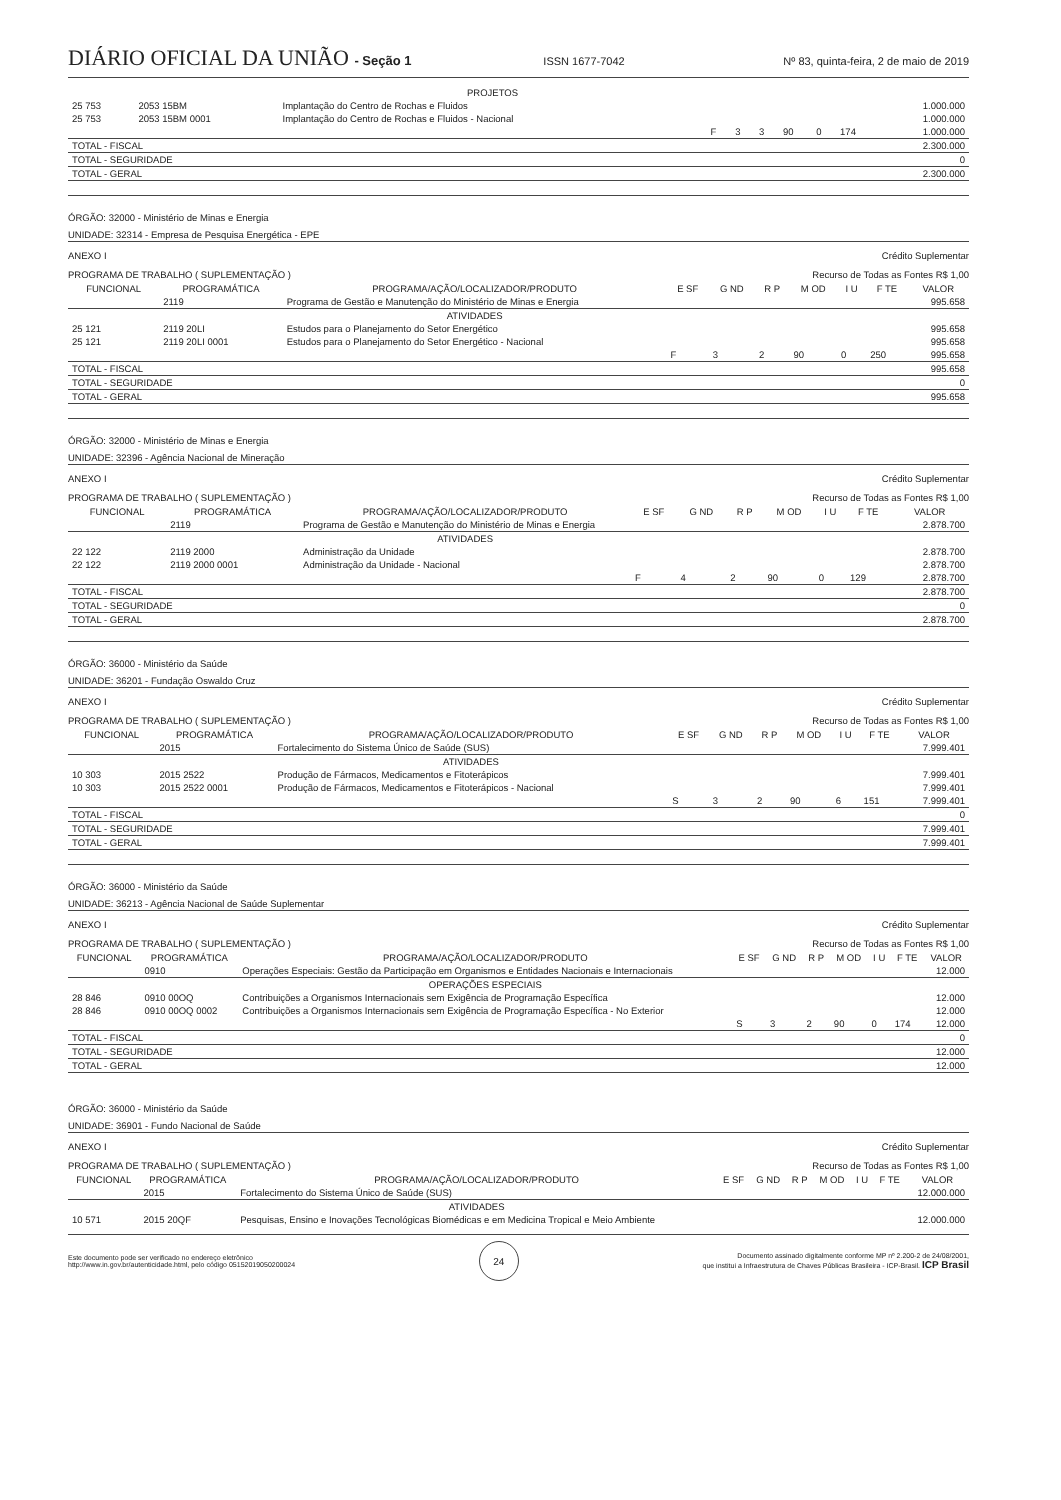DIÁRIO OFICIAL DA UNIÃO - Seção 1
ISSN 1677-7042 Nº 83, quinta-feira, 2 de maio de 2019
| | | PROJETOS | | | | | | | |
| 25 753 | 2053 15BM | Implantação do Centro de Rochas e Fluidos | | | | | | | 1.000.000 |
| 25 753 | 2053 15BM 0001 | Implantação do Centro de Rochas e Fluidos - Nacional | | | | | | | 1.000.000 |
| | | | F | 3 | 3 | 90 | 0 | 174 | 1.000.000 |
| TOTAL - FISCAL | | | | | | | | | 2.300.000 |
| TOTAL - SEGURIDADE | | | | | | | | | 0 |
| TOTAL - GERAL | | | | | | | | | 2.300.000 |
ÓRGÃO: 32000 - Ministério de Minas e Energia
UNIDADE: 32314 - Empresa de Pesquisa Energética - EPE
ANEXO I Crédito Suplementar
PROGRAMA DE TRABALHO ( SUPLEMENTAÇÃO ) Recurso de Todas as Fontes R$ 1,00
| FUNCIONAL | PROGRAMÁTICA | PROGRAMA/AÇÃO/LOCALIZADOR/PRODUTO | E SF | G ND | R P | M OD | I U | F TE | VALOR |
| --- | --- | --- | --- | --- | --- | --- | --- | --- | --- |
| | 2119 | Programa de Gestão e Manutenção do Ministério de Minas e Energia | | | | | | | 995.658 |
| | | ATIVIDADES | | | | | | | |
| 25 121 | 2119 20LI | Estudos para o Planejamento do Setor Energético | | | | | | | 995.658 |
| 25 121 | 2119 20LI 0001 | Estudos para o Planejamento do Setor Energético - Nacional | | | | | | | 995.658 |
| | | | F | 3 | 2 | 90 | 0 | 250 | 995.658 |
| TOTAL - FISCAL | | | | | | | | | 995.658 |
| TOTAL - SEGURIDADE | | | | | | | | | 0 |
| TOTAL - GERAL | | | | | | | | | 995.658 |
ÓRGÃO: 32000 - Ministério de Minas e Energia
UNIDADE: 32396 - Agência Nacional de Mineração
ANEXO I Crédito Suplementar
PROGRAMA DE TRABALHO ( SUPLEMENTAÇÃO ) Recurso de Todas as Fontes R$ 1,00
| FUNCIONAL | PROGRAMÁTICA | PROGRAMA/AÇÃO/LOCALIZADOR/PRODUTO | E SF | G ND | R P | M OD | I U | F TE | VALOR |
| --- | --- | --- | --- | --- | --- | --- | --- | --- | --- |
| | 2119 | Programa de Gestão e Manutenção do Ministério de Minas e Energia | | | | | | | 2.878.700 |
| | | ATIVIDADES | | | | | | | |
| 22 122 | 2119 2000 | Administração da Unidade | | | | | | | 2.878.700 |
| 22 122 | 2119 2000 0001 | Administração da Unidade - Nacional | | | | | | | 2.878.700 |
| | | | F | 4 | 2 | 90 | 0 | 129 | 2.878.700 |
| TOTAL - FISCAL | | | | | | | | | 2.878.700 |
| TOTAL - SEGURIDADE | | | | | | | | | 0 |
| TOTAL - GERAL | | | | | | | | | 2.878.700 |
ÓRGÃO: 36000 - Ministério da Saúde
UNIDADE: 36201 - Fundação Oswaldo Cruz
ANEXO I Crédito Suplementar
PROGRAMA DE TRABALHO ( SUPLEMENTAÇÃO ) Recurso de Todas as Fontes R$ 1,00
| FUNCIONAL | PROGRAMÁTICA | PROGRAMA/AÇÃO/LOCALIZADOR/PRODUTO | E SF | G ND | R P | M OD | I U | F TE | VALOR |
| --- | --- | --- | --- | --- | --- | --- | --- | --- | --- |
| | 2015 | Fortalecimento do Sistema Único de Saúde (SUS) | | | | | | | 7.999.401 |
| | | ATIVIDADES | | | | | | | |
| 10 303 | 2015 2522 | Produção de Fármacos, Medicamentos e Fitoterápicos | | | | | | | 7.999.401 |
| 10 303 | 2015 2522 0001 | Produção de Fármacos, Medicamentos e Fitoterápicos - Nacional | | | | | | | 7.999.401 |
| | | | S | 3 | 2 | 90 | 6 | 151 | 7.999.401 |
| TOTAL - FISCAL | | | | | | | | | 0 |
| TOTAL - SEGURIDADE | | | | | | | | | 7.999.401 |
| TOTAL - GERAL | | | | | | | | | 7.999.401 |
ÓRGÃO: 36000 - Ministério da Saúde
UNIDADE: 36213 - Agência Nacional de Saúde Suplementar
ANEXO I Crédito Suplementar
PROGRAMA DE TRABALHO ( SUPLEMENTAÇÃO ) Recurso de Todas as Fontes R$ 1,00
| FUNCIONAL | PROGRAMÁTICA | PROGRAMA/AÇÃO/LOCALIZADOR/PRODUTO | E SF | G ND | R P | M OD | I U | F TE | VALOR |
| --- | --- | --- | --- | --- | --- | --- | --- | --- | --- |
| | 0910 | Operações Especiais: Gestão da Participação em Organismos e Entidades Nacionais e Internacionais | | | | | | | 12.000 |
| | | OPERAÇÕES ESPECIAIS | | | | | | | |
| 28 846 | 0910 00OQ | Contribuições a Organismos Internacionais sem Exigência de Programação Específica | | | | | | | 12.000 |
| 28 846 | 0910 00OQ 0002 | Contribuições a Organismos Internacionais sem Exigência de Programação Específica - No Exterior | | | | | | | 12.000 |
| | | | S | 3 | 2 | 90 | 0 | 174 | 12.000 |
| TOTAL - FISCAL | | | | | | | | | 0 |
| TOTAL - SEGURIDADE | | | | | | | | | 12.000 |
| TOTAL - GERAL | | | | | | | | | 12.000 |
ÓRGÃO: 36000 - Ministério da Saúde
UNIDADE: 36901 - Fundo Nacional de Saúde
ANEXO I Crédito Suplementar
PROGRAMA DE TRABALHO ( SUPLEMENTAÇÃO ) Recurso de Todas as Fontes R$ 1,00
| FUNCIONAL | PROGRAMÁTICA | PROGRAMA/AÇÃO/LOCALIZADOR/PRODUTO | E SF | G ND | R P | M OD | I U | F TE | VALOR |
| --- | --- | --- | --- | --- | --- | --- | --- | --- | --- |
| | 2015 | Fortalecimento do Sistema Único de Saúde (SUS) | | | | | | | 12.000.000 |
| | | ATIVIDADES | | | | | | | |
| 10 571 | 2015 20QF | Pesquisas, Ensino e Inovações Tecnológicas Biomédicas e em Medicina Tropical e Meio Ambiente | | | | | | | 12.000.000 |
Este documento pode ser verificado no endereço eletrônico
http://www.in.gov.br/autenticidade.html, pelo código 05152019050200024
24
Documento assinado digitalmente conforme MP nº 2.200-2 de 24/08/2001,
que institui a Infraestrutura de Chaves Públicas Brasileira - ICP-Brasil. ICP Brasil